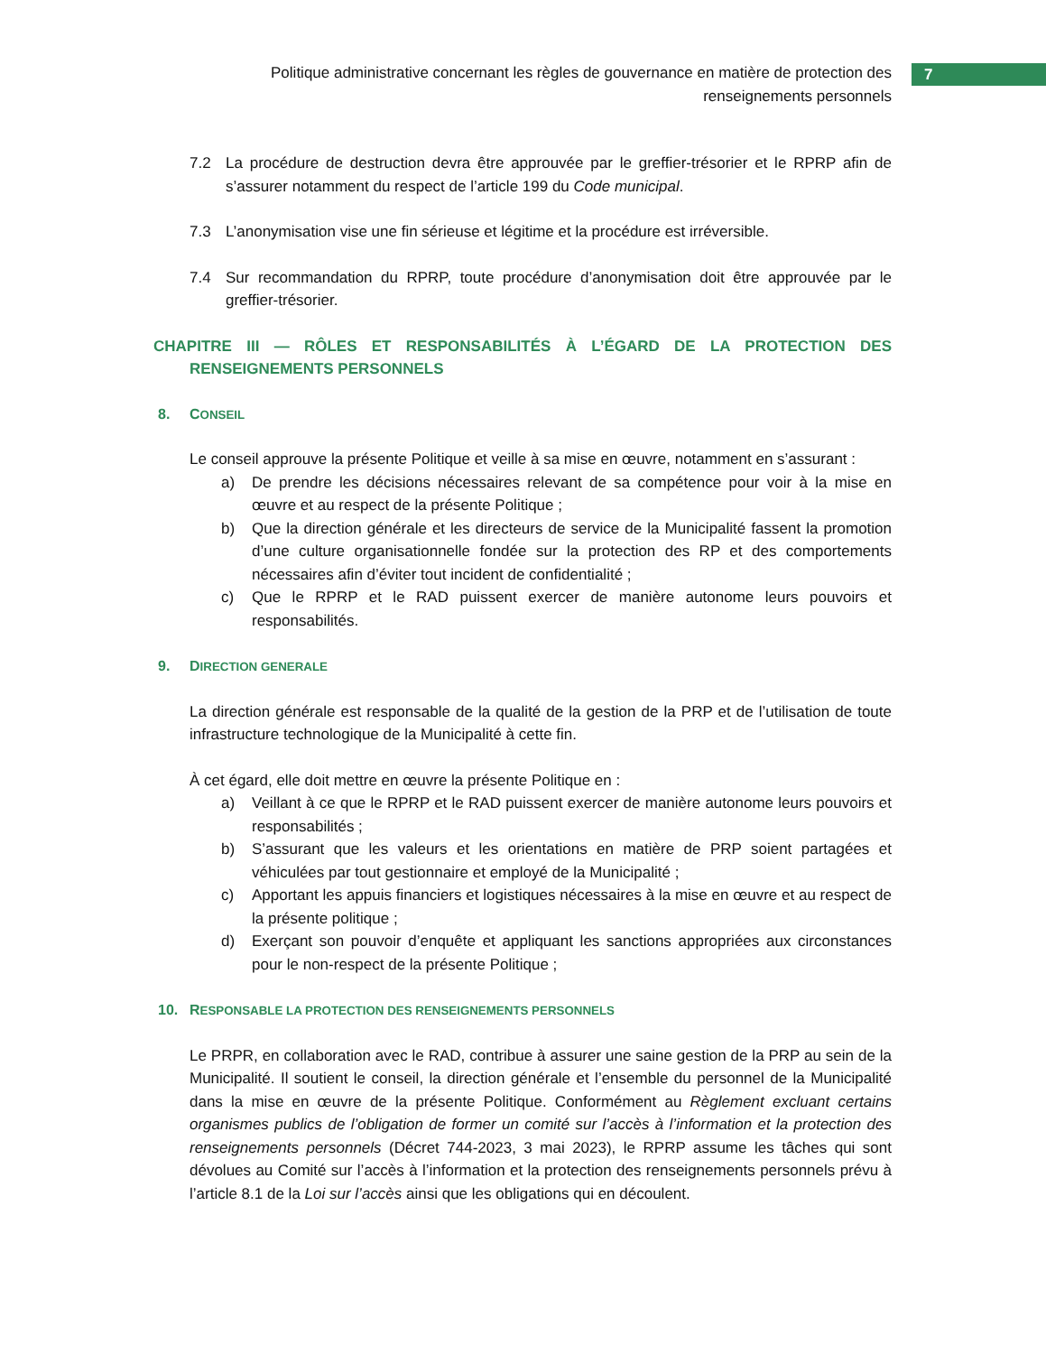Politique administrative concernant les règles de gouvernance en matière de protection des renseignements personnels
7
7.2 La procédure de destruction devra être approuvée par le greffier-trésorier et le RPRP afin de s’assurer notamment du respect de l’article 199 du Code municipal.
7.3 L’anonymisation vise une fin sérieuse et légitime et la procédure est irréversible.
7.4 Sur recommandation du RPRP, toute procédure d’anonymisation doit être approuvée par le greffier-trésorier.
CHAPITRE III — RÔLES ET RESPONSABILITÉS À L’ÉGARD DE LA PROTECTION DES RENSEIGNEMENTS PERSONNELS
8. CONSEIL
Le conseil approuve la présente Politique et veille à sa mise en œuvre, notamment en s’assurant :
a) De prendre les décisions nécessaires relevant de sa compétence pour voir à la mise en œuvre et au respect de la présente Politique ;
b) Que la direction générale et les directeurs de service de la Municipalité fassent la promotion d’une culture organisationnelle fondée sur la protection des RP et des comportements nécessaires afin d’éviter tout incident de confidentialité ;
c) Que le RPRP et le RAD puissent exercer de manière autonome leurs pouvoirs et responsabilités.
9. DIRECTION GENERALE
La direction générale est responsable de la qualité de la gestion de la PRP et de l’utilisation de toute infrastructure technologique de la Municipalité à cette fin.
À cet égard, elle doit mettre en œuvre la présente Politique en :
a) Veillant à ce que le RPRP et le RAD puissent exercer de manière autonome leurs pouvoirs et responsabilités ;
b) S’assurant que les valeurs et les orientations en matière de PRP soient partagées et véhiculées par tout gestionnaire et employé de la Municipalité ;
c) Apportant les appuis financiers et logistiques nécessaires à la mise en œuvre et au respect de la présente politique ;
d) Exerçant son pouvoir d’enquête et appliquant les sanctions appropriées aux circonstances pour le non-respect de la présente Politique ;
10. RESPONSABLE LA PROTECTION DES RENSEIGNEMENTS PERSONNELS
Le PRPR, en collaboration avec le RAD, contribue à assurer une saine gestion de la PRP au sein de la Municipalité. Il soutient le conseil, la direction générale et l’ensemble du personnel de la Municipalité dans la mise en œuvre de la présente Politique. Conformément au Règlement excluant certains organismes publics de l’obligation de former un comité sur l’accès à l’information et la protection des renseignements personnels (Décret 744-2023, 3 mai 2023), le RPRP assume les tâches qui sont dévolues au Comité sur l’accès à l’information et la protection des renseignements personnels prévu à l’article 8.1 de la Loi sur l’accès ainsi que les obligations qui en découlent.